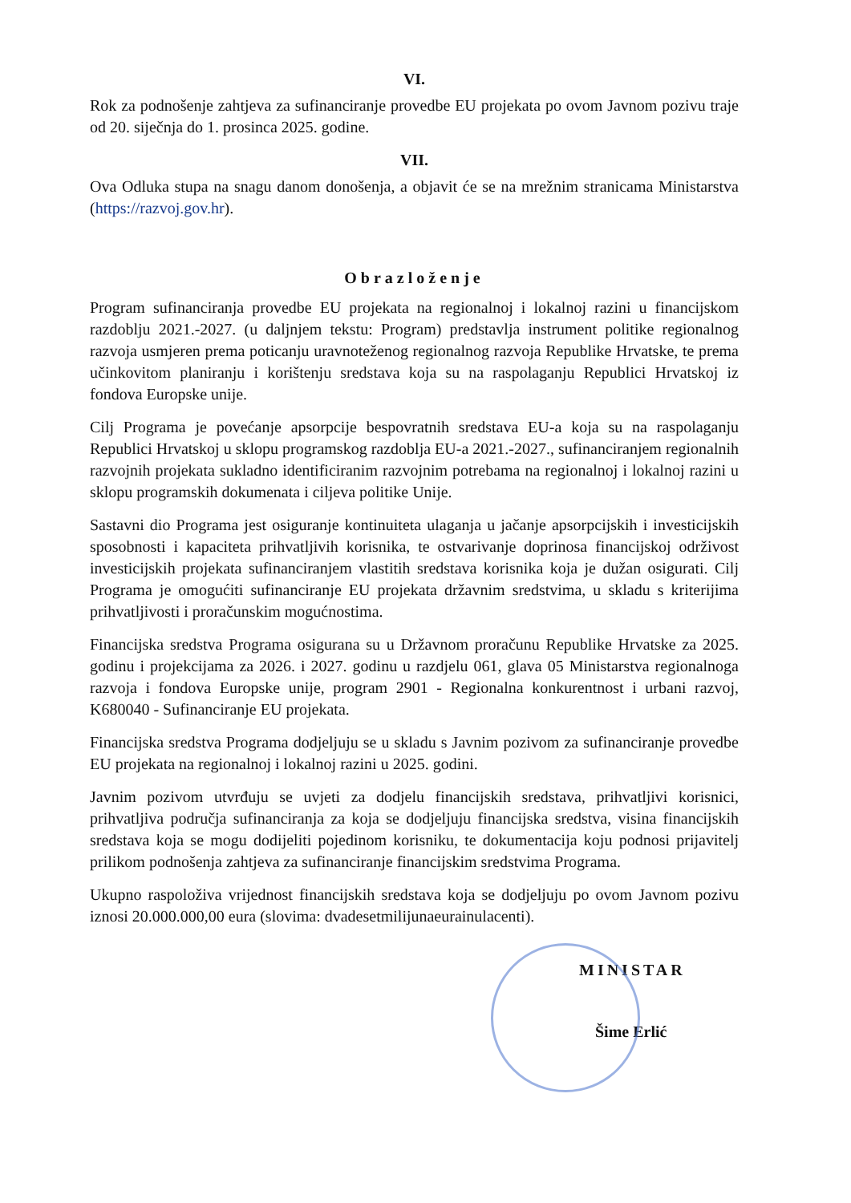VI.
Rok za podnošenje zahtjeva za sufinanciranje provedbe EU projekata po ovom Javnom pozivu traje od 20. siječnja do 1. prosinca 2025. godine.
VII.
Ova Odluka stupa na snagu danom donošenja, a objavit će se na mrežnim stranicama Ministarstva (https://razvoj.gov.hr).
Obrazloženje
Program sufinanciranja provedbe EU projekata na regionalnoj i lokalnoj razini u financijskom razdoblju 2021.-2027. (u daljnjem tekstu: Program) predstavlja instrument politike regionalnog razvoja usmjeren prema poticanju uravnoteženog regionalnog razvoja Republike Hrvatske, te prema učinkovitom planiranju i korištenju sredstava koja su na raspolaganju Republici Hrvatskoj iz fondova Europske unije.
Cilj Programa je povećanje apsorpcije bespovratnih sredstava EU-a koja su na raspolaganju Republici Hrvatskoj u sklopu programskog razdoblja EU-a 2021.-2027., sufinanciranjem regionalnih razvojnih projekata sukladno identificiranim razvojnim potrebama na regionalnoj i lokalnoj razini u sklopu programskih dokumenata i ciljeva politike Unije.
Sastavni dio Programa jest osiguranje kontinuiteta ulaganja u jačanje apsorpcijskih i investicijskih sposobnosti i kapaciteta prihvatljivih korisnika, te ostvarivanje doprinosa financijskoj održivost investicijskih projekata sufinanciranjem vlastitih sredstava korisnika koja je dužan osigurati. Cilj Programa je omogućiti sufinanciranje EU projekata državnim sredstvima, u skladu s kriterijima prihvatljivosti i proračunskim mogućnostima.
Financijska sredstva Programa osigurana su u Državnom proračunu Republike Hrvatske za 2025. godinu i projekcijama za 2026. i 2027. godinu u razdjelu 061, glava 05 Ministarstva regionalnoga razvoja i fondova Europske unije, program 2901 - Regionalna konkurentnost i urbani razvoj, K680040 - Sufinanciranje EU projekata.
Financijska sredstva Programa dodjeljuju se u skladu s Javnim pozivom za sufinanciranje provedbe EU projekata na regionalnoj i lokalnoj razini u 2025. godini.
Javnim pozivom utvrđuju se uvjeti za dodjelu financijskih sredstava, prihvatljivi korisnici, prihvatljiva područja sufinanciranja za koja se dodjeljuju financijska sredstva, visina financijskih sredstava koja se mogu dodijeliti pojedinom korisniku, te dokumentacija koju podnosi prijavitelj prilikom podnošenja zahtjeva za sufinanciranje financijskim sredstvima Programa.
Ukupno raspoloživa vrijednost financijskih sredstava koja se dodjeljuju po ovom Javnom pozivu iznosi 20.000.000,00 eura (slovima: dvadesetmilijunaeurainulacenti).
MINISTAR
Šime Erlić